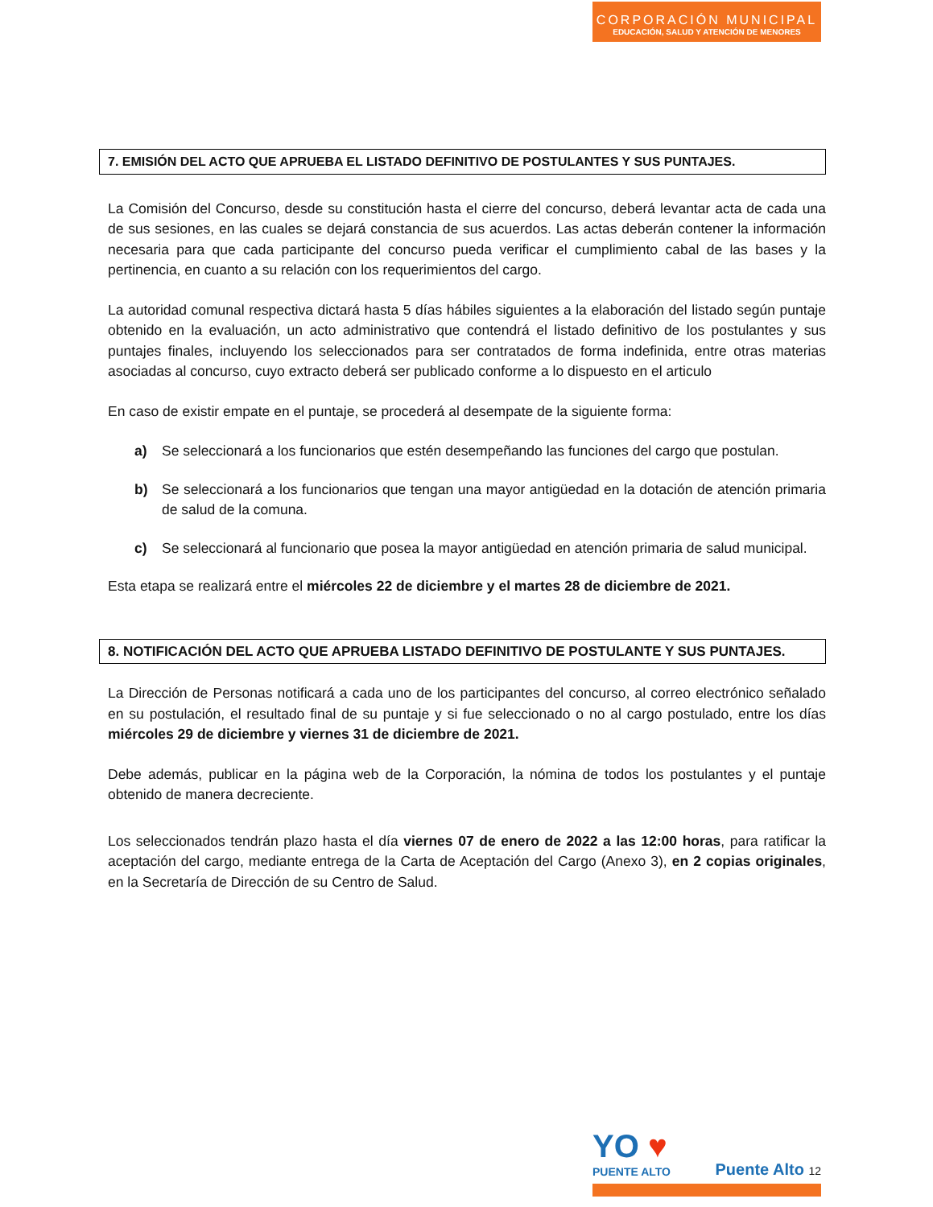CORPORACIÓN MUNICIPAL
EDUCACIÓN, SALUD Y ATENCIÓN DE MENORES
7. EMISIÓN DEL ACTO QUE APRUEBA EL LISTADO DEFINITIVO DE POSTULANTES Y SUS PUNTAJES.
La Comisión del Concurso, desde su constitución hasta el cierre del concurso, deberá levantar acta de cada una de sus sesiones, en las cuales se dejará constancia de sus acuerdos. Las actas deberán contener la información necesaria para que cada participante del concurso pueda verificar el cumplimiento cabal de las bases y la pertinencia, en cuanto a su relación con los requerimientos del cargo.
La autoridad comunal respectiva dictará hasta 5 días hábiles siguientes a la elaboración del listado según puntaje obtenido en la evaluación, un acto administrativo que contendrá el listado definitivo de los postulantes y sus puntajes finales, incluyendo los seleccionados para ser contratados de forma indefinida, entre otras materias asociadas al concurso, cuyo extracto deberá ser publicado conforme a lo dispuesto en el articulo
En caso de existir empate en el puntaje, se procederá al desempate de la siguiente forma:
a) Se seleccionará a los funcionarios que estén desempeñando las funciones del cargo que postulan.
b) Se seleccionará a los funcionarios que tengan una mayor antigüedad en la dotación de atención primaria de salud de la comuna.
c) Se seleccionará al funcionario que posea la mayor antigüedad en atención primaria de salud municipal.
Esta etapa se realizará entre el miércoles 22 de diciembre y el martes 28 de diciembre de 2021.
8. NOTIFICACIÓN DEL ACTO QUE APRUEBA LISTADO DEFINITIVO DE POSTULANTE Y SUS PUNTAJES.
La Dirección de Personas notificará a cada uno de los participantes del concurso, al correo electrónico señalado en su postulación, el resultado final de su puntaje y si fue seleccionado o no al cargo postulado, entre los días miércoles 29 de diciembre y viernes 31 de diciembre de 2021.
Debe además, publicar en la página web de la Corporación, la nómina de todos los postulantes y el puntaje obtenido de manera decreciente.
Los seleccionados tendrán plazo hasta el día viernes 07 de enero de 2022 a las 12:00 horas, para ratificar la aceptación del cargo, mediante entrega de la Carta de Aceptación del Cargo (Anexo 3), en 2 copias originales, en la Secretaría de Dirección de su Centro de Salud.
YO ♥
PUENTE ALTO
Puente Alto 12